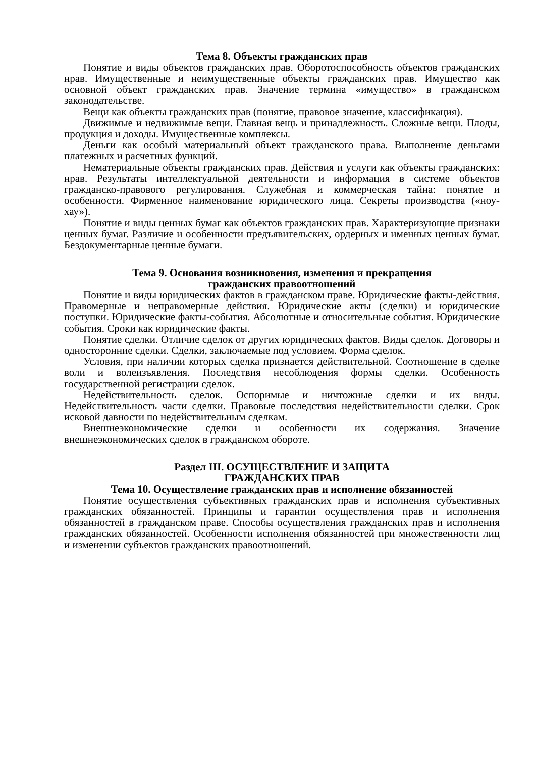Тема 8. Объекты гражданских прав
Понятие и виды объектов гражданских прав. Оборотоспособность объектов гражданских нрав. Имущественные и неимущественные объекты гражданских прав. Имущество как основной объект гражданских прав. Значение термина «имущество» в гражданском законодательстве.
Вещи как объекты гражданских прав (понятие, правовое значение, классификация).
Движимые и недвижимые вещи. Главная вещь и принадлежность. Сложные вещи. Плоды, продукция и доходы. Имущественные комплексы.
Деньги как особый материальный объект гражданского права. Выполнение деньгами платежных и расчетных функций.
Нематериальные объекты гражданских прав. Действия и услуги как объекты гражданских: нрав. Результаты интеллектуальной деятельности и информация в системе объектов гражданско-правового регулирования. Служебная и коммерческая тайна: понятие и особенности. Фирменное наименование юридического лица. Секреты производства («ноу-хау»).
Понятие и виды ценных бумаг как объектов гражданских прав. Характеризующие признаки ценных бумаг. Различие и особенности предъявительских, ордерных и именных ценных бумаг. Бездокументарные ценные бумаги.
Тема 9. Основания возникновения, изменения и прекращения
гражданских правоотношений
Понятие и виды юридических фактов в гражданском праве. Юридические факты-действия. Правомерные и неправомерные действия. Юридические акты (сделки) и юридические поступки. Юридические факты-события. Абсолютные и относительные события. Юридические события. Сроки как юридические факты.
Понятие сделки. Отличие сделок от других юридических фактов. Виды сделок. Договоры и односторонние сделки. Сделки, заключаемые под условием. Форма сделок.
Условия, при наличии которых сделка признается действительной. Соотношение в сделке воли и волеизъявления. Последствия несоблюдения формы сделки. Особенность государственной регистрации сделок.
Недействительность сделок. Оспоримые и ничтожные сделки и их виды. Недействительность части сделки. Правовые последствия недействительности сделки. Срок исковой давности по недействительным сделкам.
Внешнеэкономические сделки и особенности их содержания. Значение внешнеэкономических сделок в гражданском обороте.
Раздел III. ОСУЩЕСТВЛЕНИЕ И ЗАЩИТА
ГРАЖДАНСКИХ ПРАВ
Тема 10. Осуществление гражданских прав и исполнение обязанностей
Понятие осуществления субъективных гражданских прав и исполнения субъективных гражданских обязанностей. Принципы и гарантии осуществления прав и исполнения обязанностей в гражданском праве. Способы осуществления гражданских прав и исполнения гражданских обязанностей. Особенности исполнения обязанностей при множественности лиц и изменении субъектов гражданских правоотношений.